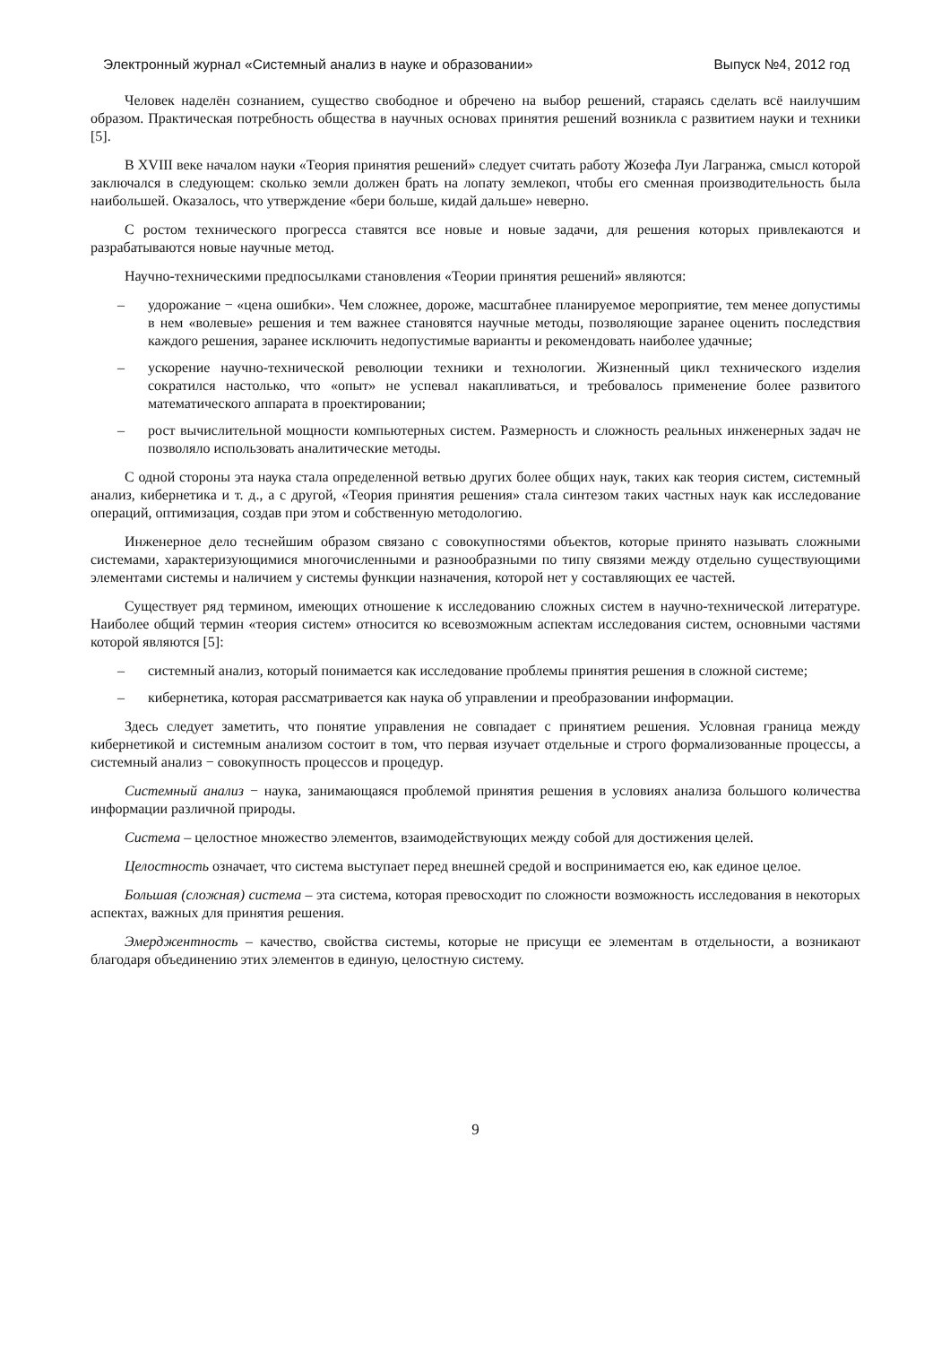Электронный журнал «Системный анализ в науке и образовании» Выпуск №4, 2012 год
Человек наделён сознанием, существо свободное и обречено на выбор решений, стараясь сделать всё наилучшим образом. Практическая потребность общества в научных основах принятия решений возникла с развитием науки и техники [5].
В XVIII веке началом науки «Теория принятия решений» следует считать работу Жозефа Луи Лагранжа, смысл которой заключался в следующем: сколько земли должен брать на лопату землекоп, чтобы его сменная производительность была наибольшей. Оказалось, что утверждение «бери больше, кидай дальше» неверно.
С ростом технического прогресса ставятся все новые и новые задачи, для решения которых привлекаются и разрабатываются новые научные метод.
Научно-техническими предпосылками становления «Теории принятия решений» являются:
– удорожание − «цена ошибки». Чем сложнее, дороже, масштабнее планируемое мероприятие, тем менее допустимы в нем «волевые» решения и тем важнее становятся научные методы, позволяющие заранее оценить последствия каждого решения, заранее исключить недопустимые варианты и рекомендовать наиболее удачные;
– ускорение научно-технической революции техники и технологии. Жизненный цикл технического изделия сократился настолько, что «опыт» не успевал накапливаться, и требовалось применение более развитого математического аппарата в проектировании;
– рост вычислительной мощности компьютерных систем. Размерность и сложность реальных инженерных задач не позволяло использовать аналитические методы.
С одной стороны эта наука стала определенной ветвью других более общих наук, таких как теория систем, системный анализ, кибернетика и т. д., а с другой, «Теория принятия решения» стала синтезом таких частных наук как исследование операций, оптимизация, создав при этом и собственную методологию.
Инженерное дело теснейшим образом связано с совокупностями объектов, которые принято называть сложными системами, характеризующимися многочисленными и разнообразными по типу связями между отдельно существующими элементами системы и наличием у системы функции назначения, которой нет у составляющих ее частей.
Существует ряд термином, имеющих отношение к исследованию сложных систем в научно-технической литературе. Наиболее общий термин «теория систем» относится ко всевозможным аспектам исследования систем, основными частями которой являются [5]:
– системный анализ, который понимается как исследование проблемы принятия решения в сложной системе;
– кибернетика, которая рассматривается как наука об управлении и преобразовании информации.
Здесь следует заметить, что понятие управления не совпадает с принятием решения. Условная граница между кибернетикой и системным анализом состоит в том, что первая изучает отдельные и строго формализованные процессы, а системный анализ − совокупность процессов и процедур.
Системный анализ − наука, занимающаяся проблемой принятия решения в условиях анализа большого количества информации различной природы.
Система – целостное множество элементов, взаимодействующих между собой для достижения целей.
Целостность означает, что система выступает перед внешней средой и воспринимается ею, как единое целое.
Большая (сложная) система – эта система, которая превосходит по сложности возможность исследования в некоторых аспектах, важных для принятия решения.
Эмерджентность – качество, свойства системы, которые не присущи ее элементам в отдельности, а возникают благодаря объединению этих элементов в единую, целостную систему.
9